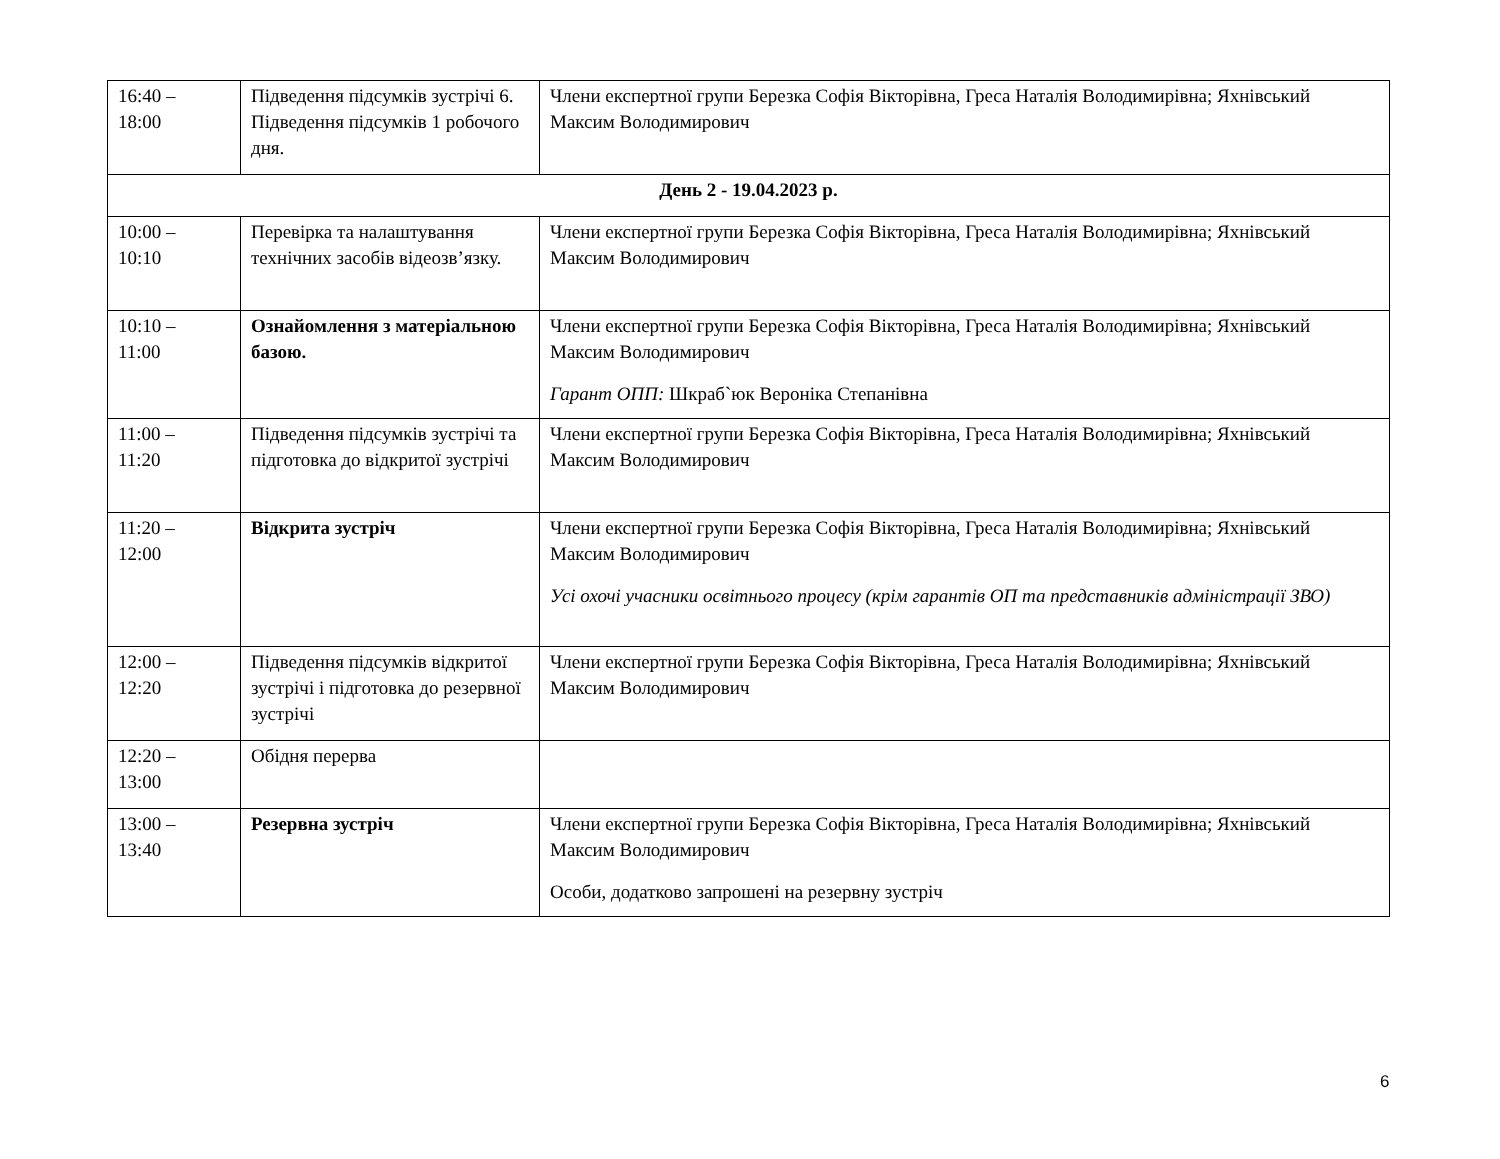| 16:40 – 18:00 | Підведення підсумків зустрічі 6. Підведення підсумків 1 робочого дня. | Члени експертної групи Березка Софія Вікторівна, Греса Наталія Володимирівна; Яхнівський Максим Володимирович |
| День 2 - 19.04.2023 р. | | |
| 10:00 – 10:10 | Перевірка та налаштування технічних засобів відеозв’язку. | Члени експертної групи Березка Софія Вікторівна, Греса Наталія Володимирівна; Яхнівський Максим Володимирович |
| 10:10 – 11:00 | Ознайомлення з матеріальною базою. | Члени експертної групи Березка Софія Вікторівна, Греса Наталія Володимирівна; Яхнівський Максим Володимирович Гарант ОПП: Шкраб`юк Вероніка Степанівна |
| 11:00 – 11:20 | Підведення підсумків зустрічі та підготовка до відкритої зустрічі | Члени експертної групи Березка Софія Вікторівна, Греса Наталія Володимирівна; Яхнівський Максим Володимирович |
| 11:20 – 12:00 | Відкрита зустріч | Члени експертної групи Березка Софія Вікторівна, Греса Наталія Володимирівна; Яхнівський Максим Володимирович Усі охочі учасники освітнього процесу (крім гарантів ОП та представників адміністрації ЗВО) |
| 12:00 – 12:20 | Підведення підсумків відкритої зустрічі і підготовка до резервної зустрічі | Члени експертної групи Березка Софія Вікторівна, Греса Наталія Володимирівна; Яхнівський Максим Володимирович |
| 12:20 – 13:00 | Обідня перерва | |
| 13:00 – 13:40 | Резервна зустріч | Члени експертної групи Березка Софія Вікторівна, Греса Наталія Володимирівна; Яхнівський Максим Володимирович Особи, додатково запрошені на резервну зустріч |
6